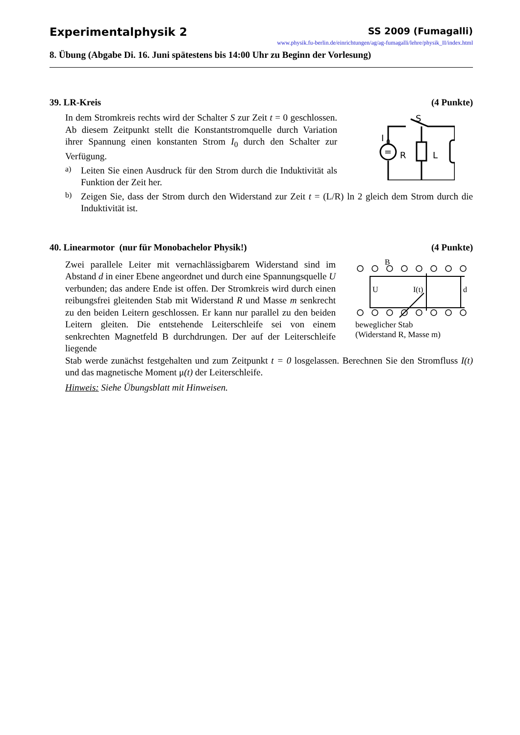Experimentalphysik 2 SS 2009 (Fumagalli)
www.physik.fu-berlin.de/einrichtungen/ag/ag-fumagalli/lehre/physik_II/index.html
8. Übung (Abgabe Di. 16. Juni spätestens bis 14:00 Uhr zu Beginn der Vorlesung)
39. LR-Kreis (4 Punkte)
In dem Stromkreis rechts wird der Schalter S zur Zeit t = 0 geschlossen. Ab diesem Zeitpunkt stellt die Konstantstromquelle durch Variation ihrer Spannung einen konstanten Strom I<sub>0</sub> durch den Schalter zur Verfügung.
a)
Leiten Sie einen Ausdruck für den Strom durch die Induktivität als Funktion der Zeit her.
S
I
0
R
L
=
b)
Zeigen Sie, dass der Strom durch den Widerstand zur Zeit t = (L/R) ln 2 gleich dem Strom durch die Induktivität ist.
40. Linearmotor (nur für Monobachelor Physik!) (4 Punkte)
Zwei parallele Leiter mit vernachlässigbarem Widerstand sind im Abstand d in einer Ebene angeordnet und durch eine Spannungsquelle U verbunden; das andere Ende ist offen. Der Stromkreis wird durch einen reibungsfrei gleitenden Stab mit Widerstand R und Masse m senkrecht zu den beiden Leitern geschlossen. Er kann nur parallel zu den beiden Leitern gleiten. Die entstehende Leiterschleife sei von einem senkrechten Magnetfeld B durchdrungen. Der auf der Leiterschleife liegende
B
U
I(t)
d
beweglicher Stab
(Widerstand R, Masse m)
Stab werde zunächst festgehalten und zum Zeitpunkt t = 0 losgelassen. Berechnen Sie den Stromfluss I(t) und das magnetische Moment μ(t) der Leiterschleife.
Hinweis: Siehe Übungsblatt mit Hinweisen.